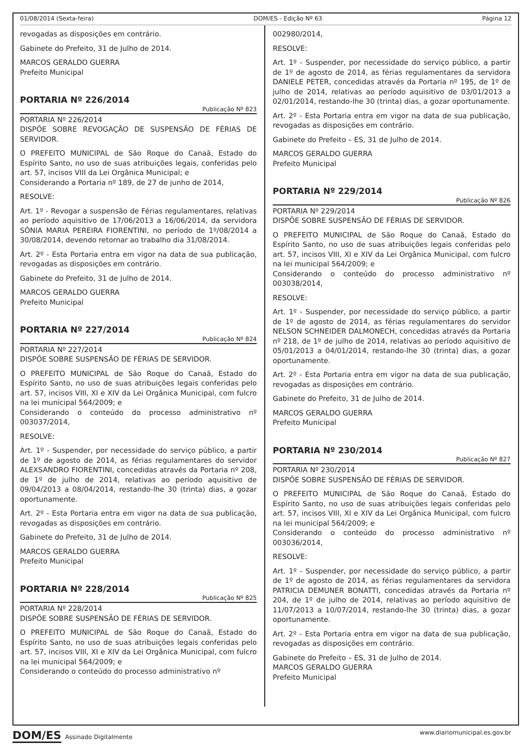01/08/2014 (Sexta-feira) DOM/ES - Edição Nº 63 Página 12
revogadas as disposições em contrário.
Gabinete do Prefeito, 31 de Julho de 2014.
MARCOS GERALDO GUERRA
Prefeito Municipal
PORTARIA Nº 226/2014
Publicação Nº 823
PORTARIA Nº 226/2014
DISPÕE SOBRE REVOGAÇÃO DE SUSPENSÃO DE FÉRIAS DE SERVIDOR.
O PREFEITO MUNICIPAL de São Roque do Canaã, Estado do Espírito Santo, no uso de suas atribuições legais, conferidas pelo art. 57, incisos VIII da Lei Orgânica Municipal; e
Considerando a Portaria nº 189, de 27 de junho de 2014,
RESOLVE:
Art. 1º - Revogar a suspensão de Férias regulamentares, relativas ao período aquisitivo de 17/06/2013 a 16/06/2014, da servidora SÔNIA MARIA PEREIRA FIORENTINI, no período de 1º/08/2014 a 30/08/2014, devendo retornar ao trabalho dia 31/08/2014.
Art. 2º - Esta Portaria entra em vigor na data de sua publicação, revogadas as disposições em contrário.
Gabinete do Prefeito, 31 de Julho de 2014.
MARCOS GERALDO GUERRA
Prefeito Municipal
PORTARIA Nº 227/2014
Publicação Nº 824
PORTARIA Nº 227/2014
DISPÕE SOBRE SUSPENSÃO DE FÉRIAS DE SERVIDOR.
O PREFEITO MUNICIPAL de São Roque do Canaã, Estado do Espírito Santo, no uso de suas atribuições legais conferidas pelo art. 57, incisos VIII, XI e XIV da Lei Orgânica Municipal, com fulcro na lei municipal 564/2009; e
Considerando o conteúdo do processo administrativo nº 003037/2014,
RESOLVE:
Art. 1º - Suspender, por necessidade do serviço público, a partir de 1º de agosto de 2014, as férias regulamentares do servidor ALEXSANDRO FIORENTINI, concedidas através da Portaria nº 208, de 1º de julho de 2014, relativas ao período aquisitivo de 09/04/2013 a 08/04/2014, restando-lhe 30 (trinta) dias, a gozar oportunamente.
Art. 2º - Esta Portaria entra em vigor na data de sua publicação, revogadas as disposições em contrário.
Gabinete do Prefeito, 31 de Julho de 2014.
MARCOS GERALDO GUERRA
Prefeito Municipal
PORTARIA Nº 228/2014
Publicação Nº 825
PORTARIA Nº 228/2014
DISPÕE SOBRE SUSPENSÃO DE FÉRIAS DE SERVIDOR.
O PREFEITO MUNICIPAL de São Roque do Canaã, Estado do Espírito Santo, no uso de suas atribuições legais conferidas pelo art. 57, incisos VIII, XI e XIV da Lei Orgânica Municipal, com fulcro na lei municipal 564/2009; e
Considerando o conteúdo do processo administrativo nº
002980/2014,
RESOLVE:
Art. 1º - Suspender, por necessidade do serviço público, a partir de 1º de agosto de 2014, as férias regulamentares da servidora DANIELE PETER, concedidas através da Portaria nº 195, de 1º de julho de 2014, relativas ao período aquisitivo de 03/01/2013 a 02/01/2014, restando-lhe 30 (trinta) dias, a gozar oportunamente.
Art. 2º - Esta Portaria entra em vigor na data de sua publicação, revogadas as disposições em contrário.
Gabinete do Prefeito – ES, 31 de Julho de 2014.
MARCOS GERALDO GUERRA
Prefeito Municipal
PORTARIA Nº 229/2014
Publicação Nº 826
PORTARIA Nº 229/2014
DISPÕE SOBRE SUSPENSÃO DE FÉRIAS DE SERVIDOR.
O PREFEITO MUNICIPAL de São Roque do Canaã, Estado do Espírito Santo, no uso de suas atribuições legais conferidas pelo art. 57, incisos VIII, XI e XIV da Lei Orgânica Municipal, com fulcro na lei municipal 564/2009; e
Considerando o conteúdo do processo administrativo nº 003038/2014,
RESOLVE:
Art. 1º - Suspender, por necessidade do serviço público, a partir de 1º de agosto de 2014, as férias regulamentares do servidor NELSON SCHNEIDER DALMONECH, concedidas através da Portaria nº 218, de 1º de julho de 2014, relativas ao período aquisitivo de 05/01/2013 a 04/01/2014, restando-lhe 30 (trinta) dias, a gozar oportunamente.
Art. 2º - Esta Portaria entra em vigor na data de sua publicação, revogadas as disposições em contrário.
Gabinete do Prefeito, 31 de Julho de 2014.
MARCOS GERALDO GUERRA
Prefeito Municipal
PORTARIA Nº 230/2014
Publicação Nº 827
PORTARIA Nº 230/2014
DISPÕE SOBRE SUSPENSÃO DE FÉRIAS DE SERVIDOR.
O PREFEITO MUNICIPAL de São Roque do Canaã, Estado do Espírito Santo, no uso de suas atribuições legais conferidas pelo art. 57, incisos VIII, XI e XIV da Lei Orgânica Municipal, com fulcro na lei municipal 564/2009; e
Considerando o conteúdo do processo administrativo nº 003036/2014,
RESOLVE:
Art. 1º - Suspender, por necessidade do serviço público, a partir de 1º de agosto de 2014, as férias regulamentares da servidora PATRICIA DEMUNER BONATTI, concedidas através da Portaria nº 204, de 1º de julho de 2014, relativas ao período aquisitivo de 11/07/2013 a 10/07/2014, restando-lhe 30 (trinta) dias, a gozar oportunamente.
Art. 2º - Esta Portaria entra em vigor na data de sua publicação, revogadas as disposições em contrário.
Gabinete do Prefeito – ES, 31 de Julho de 2014.
MARCOS GERALDO GUERRA
Prefeito Municipal
DOM/ES Assinado Digitalmente www.diariomunicipal.es.gov.br